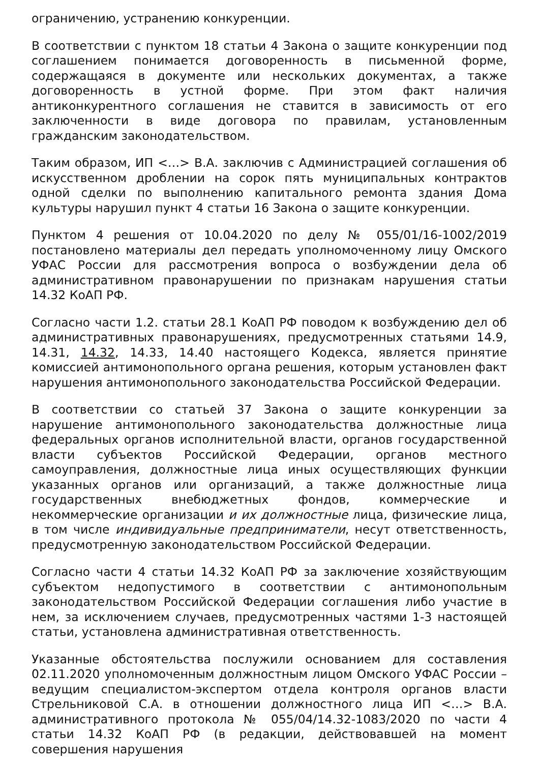ограничению, устранению конкуренции.
В соответствии с пунктом 18 статьи 4 Закона о защите конкуренции под соглашением понимается договоренность в письменной форме, содержащаяся в документе или нескольких документах, а также договоренность в устной форме. При этом факт наличия антиконкурентного соглашения не ставится в зависимость от его заключенности в виде договора по правилам, установленным гражданским законодательством.
Таким образом, ИП <…> В.А. заключив с Администрацией соглашения об искусственном дроблении на сорок пять муниципальных контрактов одной сделки по выполнению капитального ремонта здания Дома культуры нарушил пункт 4 статьи 16 Закона о защите конкуренции.
Пунктом 4 решения от 10.04.2020 по делу № 055/01/16-1002/2019 постановлено материалы дел передать уполномоченному лицу Омского УФАС России для рассмотрения вопроса о возбуждении дела об административном правонарушении по признакам нарушения статьи 14.32 КоАП РФ.
Согласно части 1.2. статьи 28.1 КоАП РФ поводом к возбуждению дел об административных правонарушениях, предусмотренных статьями 14.9, 14.31, 14.32, 14.33, 14.40 настоящего Кодекса, является принятие комиссией антимонопольного органа решения, которым установлен факт нарушения антимонопольного законодательства Российской Федерации.
В соответствии со статьей 37 Закона о защите конкуренции за нарушение антимонопольного законодательства должностные лица федеральных органов исполнительной власти, органов государственной власти субъектов Российской Федерации, органов местного самоуправления, должностные лица иных осуществляющих функции указанных органов или организаций, а также должностные лица государственных внебюджетных фондов, коммерческие и некоммерческие организации и их должностные лица, физические лица, в том числе индивидуальные предприниматели, несут ответственность, предусмотренную законодательством Российской Федерации.
Согласно части 4 статьи 14.32 КоАП РФ за заключение хозяйствующим субъектом недопустимого в соответствии с антимонопольным законодательством Российской Федерации соглашения либо участие в нем, за исключением случаев, предусмотренных частями 1-3 настоящей статьи, установлена административная ответственность.
Указанные обстоятельства послужили основанием для составления 02.11.2020 уполномоченным должностным лицом Омского УФАС России – ведущим специалистом-экспертом отдела контроля органов власти Стрельниковой С.А. в отношении должностного лица ИП <…> В.А. административного протокола № 055/04/14.32-1083/2020 по части 4 статьи 14.32 КоАП РФ (в редакции, действовавшей на момент совершения нарушения